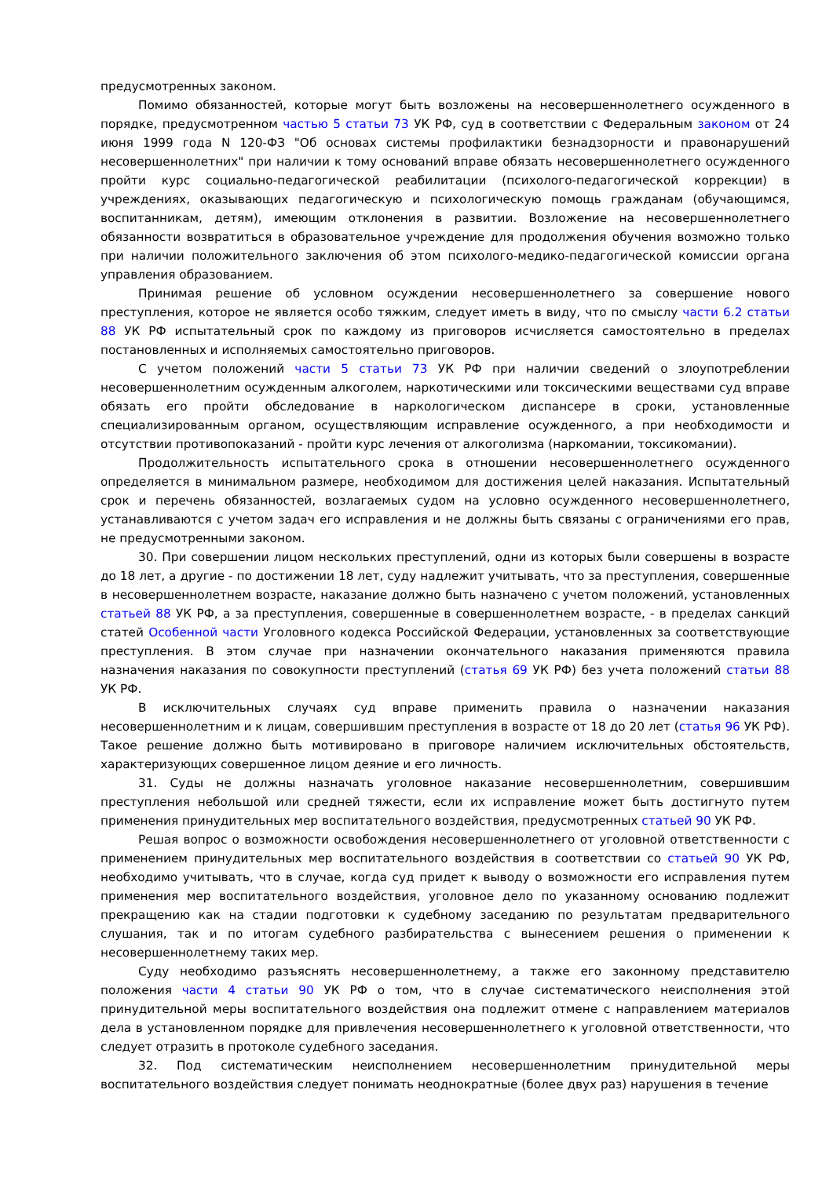предусмотренных законом.
Помимо обязанностей, которые могут быть возложены на несовершеннолетнего осужденного в порядке, предусмотренном частью 5 статьи 73 УК РФ, суд в соответствии с Федеральным законом от 24 июня 1999 года N 120-ФЗ "Об основах системы профилактики безнадзорности и правонарушений несовершеннолетних" при наличии к тому оснований вправе обязать несовершеннолетнего осужденного пройти курс социально-педагогической реабилитации (психолого-педагогической коррекции) в учреждениях, оказывающих педагогическую и психологическую помощь гражданам (обучающимся, воспитанникам, детям), имеющим отклонения в развитии. Возложение на несовершеннолетнего обязанности возвратиться в образовательное учреждение для продолжения обучения возможно только при наличии положительного заключения об этом психолого-медико-педагогической комиссии органа управления образованием.
Принимая решение об условном осуждении несовершеннолетнего за совершение нового преступления, которое не является особо тяжким, следует иметь в виду, что по смыслу части 6.2 статьи 88 УК РФ испытательный срок по каждому из приговоров исчисляется самостоятельно в пределах постановленных и исполняемых самостоятельно приговоров.
С учетом положений части 5 статьи 73 УК РФ при наличии сведений о злоупотреблении несовершеннолетним осужденным алкоголем, наркотическими или токсическими веществами суд вправе обязать его пройти обследование в наркологическом диспансере в сроки, установленные специализированным органом, осуществляющим исправление осужденного, а при необходимости и отсутствии противопоказаний - пройти курс лечения от алкоголизма (наркомании, токсикомании).
Продолжительность испытательного срока в отношении несовершеннолетнего осужденного определяется в минимальном размере, необходимом для достижения целей наказания. Испытательный срок и перечень обязанностей, возлагаемых судом на условно осужденного несовершеннолетнего, устанавливаются с учетом задач его исправления и не должны быть связаны с ограничениями его прав, не предусмотренными законом.
30. При совершении лицом нескольких преступлений, одни из которых были совершены в возрасте до 18 лет, а другие - по достижении 18 лет, суду надлежит учитывать, что за преступления, совершенные в несовершеннолетнем возрасте, наказание должно быть назначено с учетом положений, установленных статьей 88 УК РФ, а за преступления, совершенные в совершеннолетнем возрасте, - в пределах санкций статей Особенной части Уголовного кодекса Российской Федерации, установленных за соответствующие преступления. В этом случае при назначении окончательного наказания применяются правила назначения наказания по совокупности преступлений (статья 69 УК РФ) без учета положений статьи 88 УК РФ.
В исключительных случаях суд вправе применить правила о назначении наказания несовершеннолетним и к лицам, совершившим преступления в возрасте от 18 до 20 лет (статья 96 УК РФ). Такое решение должно быть мотивировано в приговоре наличием исключительных обстоятельств, характеризующих совершенное лицом деяние и его личность.
31. Суды не должны назначать уголовное наказание несовершеннолетним, совершившим преступления небольшой или средней тяжести, если их исправление может быть достигнуто путем применения принудительных мер воспитательного воздействия, предусмотренных статьей 90 УК РФ.
Решая вопрос о возможности освобождения несовершеннолетнего от уголовной ответственности с применением принудительных мер воспитательного воздействия в соответствии со статьей 90 УК РФ, необходимо учитывать, что в случае, когда суд придет к выводу о возможности его исправления путем применения мер воспитательного воздействия, уголовное дело по указанному основанию подлежит прекращению как на стадии подготовки к судебному заседанию по результатам предварительного слушания, так и по итогам судебного разбирательства с вынесением решения о применении к несовершеннолетнему таких мер.
Суду необходимо разъяснять несовершеннолетнему, а также его законному представителю положения части 4 статьи 90 УК РФ о том, что в случае систематического неисполнения этой принудительной меры воспитательного воздействия она подлежит отмене с направлением материалов дела в установленном порядке для привлечения несовершеннолетнего к уголовной ответственности, что следует отразить в протоколе судебного заседания.
32. Под систематическим неисполнением несовершеннолетним принудительной меры воспитательного воздействия следует понимать неоднократные (более двух раз) нарушения в течение